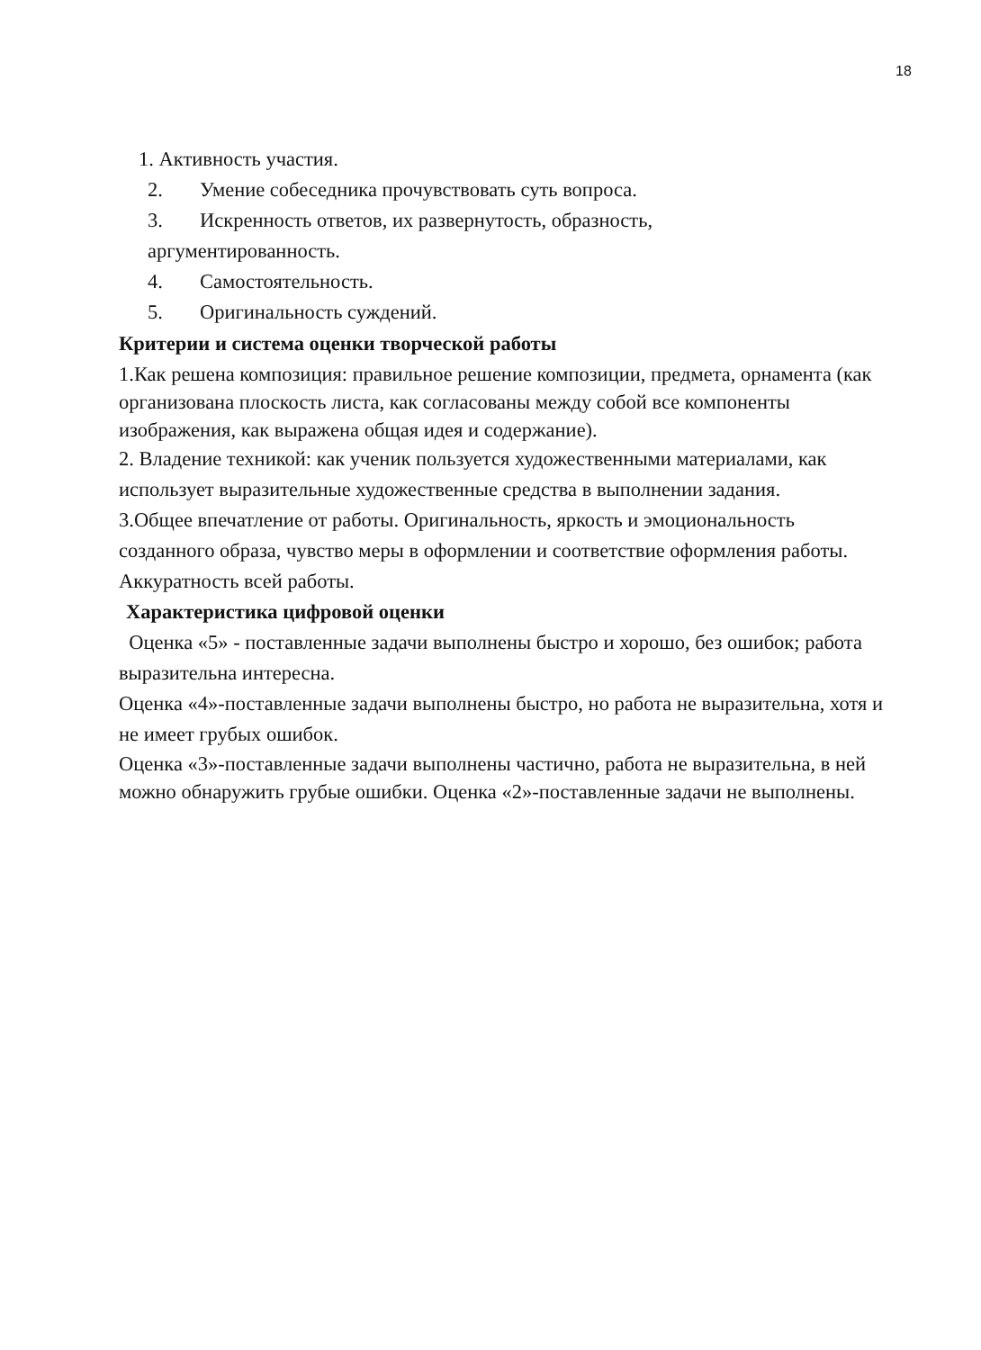18
1. Активность участия.
2. Умение собеседника прочувствовать суть вопроса.
3. Искренность ответов, их развернутость, образность,
аргументированность.
4. Самостоятельность.
5. Оригинальность суждений.
Критерии и система оценки творческой работы
1.Как решена композиция: правильное решение композиции, предмета, орнамента (как организована плоскость листа, как согласованы между собой все компоненты изображения, как выражена общая идея и содержание).
2. Владение техникой: как ученик пользуется художественными материалами, как использует выразительные художественные средства в выполнении задания.
3.Общее впечатление от работы. Оригинальность, яркость и эмоциональность созданного образа, чувство меры в оформлении и соответствие оформления работы. Аккуратность всей работы.
Характеристика цифровой оценки
Оценка «5» - поставленные задачи выполнены быстро и хорошо, без ошибок; работа выразительна интересна.
Оценка «4»-поставленные задачи выполнены быстро, но работа не выразительна, хотя и не имеет грубых ошибок.
Оценка «3»-поставленные задачи выполнены частично, работа не выразительна, в ней можно обнаружить грубые ошибки. Оценка «2»-поставленные задачи не выполнены.